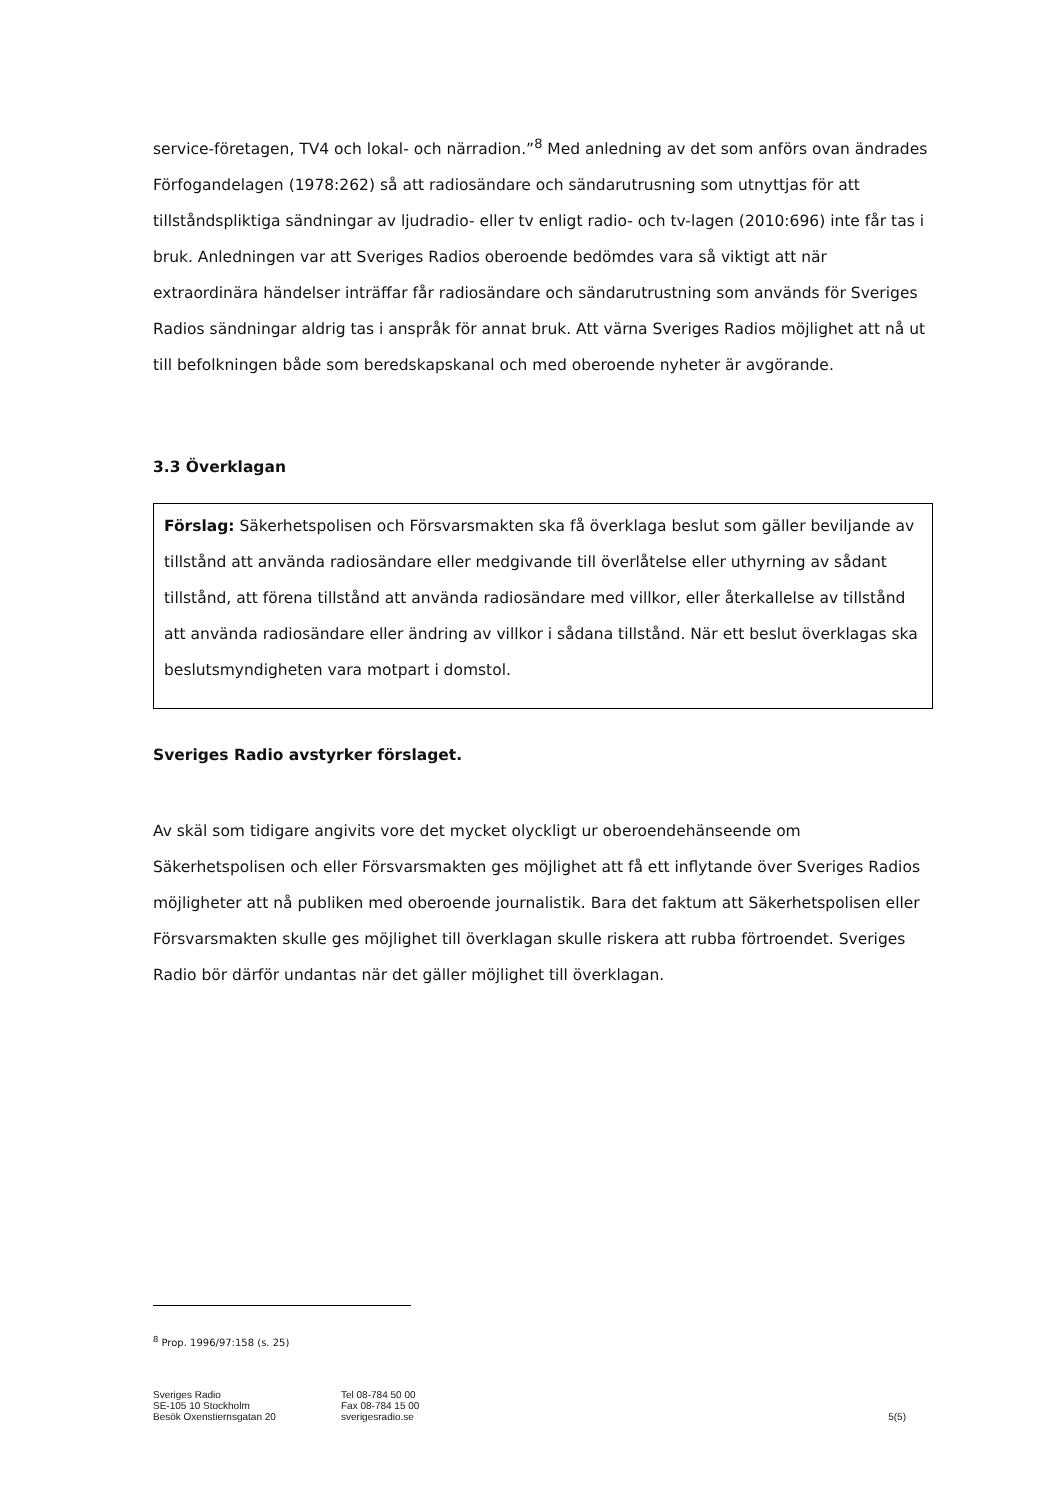service-företagen, TV4 och lokal- och närradion.”<sup>8</sup> Med anledning av det som anförs ovan ändrades Förfogandelagen (1978:262) så att radiosändare och sändarutrusning som utnyttjas för att tillståndspliktiga sändningar av ljudradio- eller tv enligt radio- och tv-lagen (2010:696) inte får tas i bruk. Anledningen var att Sveriges Radios oberoende bedömdes vara så viktigt att när extraordinära händelser inträffar får radiosändare och sändarutrustning som används för Sveriges Radios sändningar aldrig tas i anspråk för annat bruk. Att värna Sveriges Radios möjlighet att nå ut till befolkningen både som beredskapskanal och med oberoende nyheter är avgörande.
3.3 Överklagan
Förslag: Säkerhetspolisen och Försvarsmakten ska få överklaga beslut som gäller beviljande av tillstånd att använda radiosändare eller medgivande till överlåtelse eller uthyrning av sådant tillstånd, att förena tillstånd att använda radiosändare med villkor, eller återkallelse av tillstånd att använda radiosändare eller ändring av villkor i sådana tillstånd. När ett beslut överklagas ska beslutsmyndigheten vara motpart i domstol.
Sveriges Radio avstyrker förslaget.
Av skäl som tidigare angivits vore det mycket olyckligt ur oberoendehänseende om Säkerhetspolisen och eller Försvarsmakten ges möjlighet att få ett inflytande över Sveriges Radios möjligheter att nå publiken med oberoende journalistik. Bara det faktum att Säkerhetspolisen eller Försvarsmakten skulle ges möjlighet till överklagan skulle riskera att rubba förtroendet. Sveriges Radio bör därför undantas när det gäller möjlighet till överklagan.
<sup>8</sup> Prop. 1996/97:158 (s. 25)
Sveriges Radio
SE-105 10 Stockholm
Besök Oxenstiernsgatan 20
Tel 08-784 50 00
Fax 08-784 15 00
sverigesradio.se
5(5)